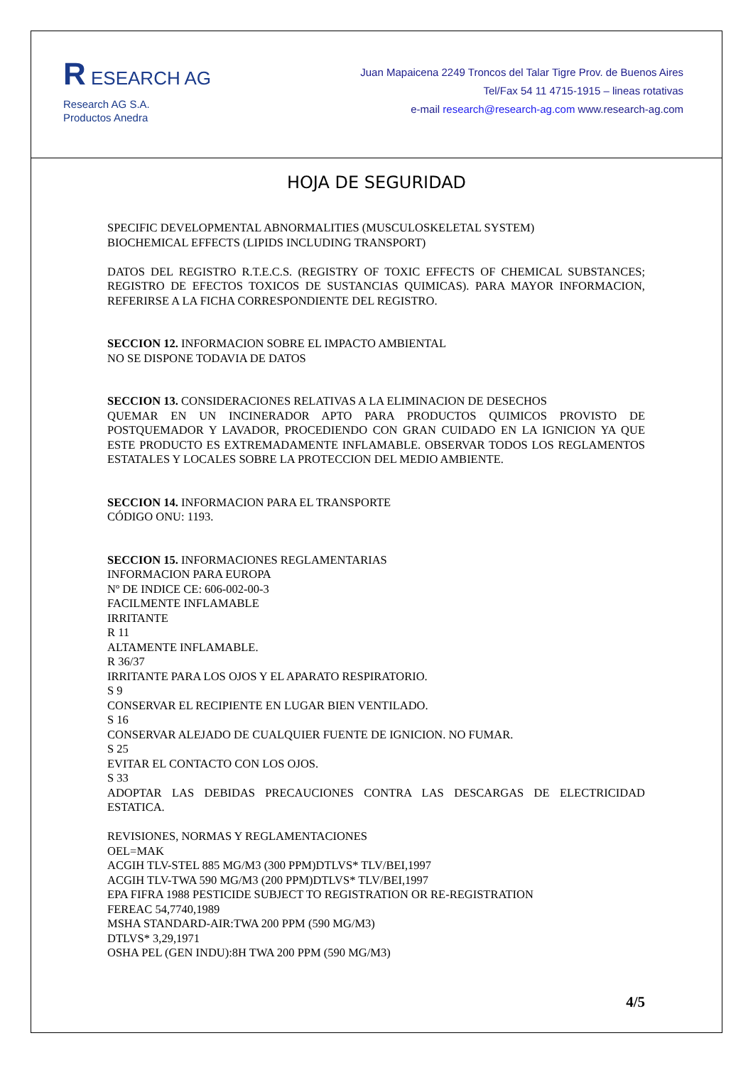R ESEARCH AG
Research AG S.A.
Productos Anedra
Juan Mapaicena 2249 Troncos del Talar Tigre Prov. de Buenos Aires
Tel/Fax 54 11 4715-1915 – lineas rotativas
e-mail research@research-ag.com www.research-ag.com
HOJA DE SEGURIDAD
SPECIFIC DEVELOPMENTAL ABNORMALITIES (MUSCULOSKELETAL SYSTEM)
BIOCHEMICAL EFFECTS (LIPIDS INCLUDING TRANSPORT)
DATOS DEL REGISTRO R.T.E.C.S. (REGISTRY OF TOXIC EFFECTS OF CHEMICAL SUBSTANCES; REGISTRO DE EFECTOS TOXICOS DE SUSTANCIAS QUIMICAS). PARA MAYOR INFORMACION, REFERIRSE A LA FICHA CORRESPONDIENTE DEL REGISTRO.
SECCION 12. INFORMACION SOBRE EL IMPACTO AMBIENTAL
NO SE DISPONE TODAVIA DE DATOS
SECCION 13. CONSIDERACIONES RELATIVAS A LA ELIMINACION DE DESECHOS
QUEMAR EN UN INCINERADOR APTO PARA PRODUCTOS QUIMICOS PROVISTO DE POSTQUEMADOR Y LAVADOR, PROCEDIENDO CON GRAN CUIDADO EN LA IGNICION YA QUE ESTE PRODUCTO ES EXTREMADAMENTE INFLAMABLE. OBSERVAR TODOS LOS REGLAMENTOS ESTATALES Y LOCALES SOBRE LA PROTECCION DEL MEDIO AMBIENTE.
SECCION 14. INFORMACION PARA EL TRANSPORTE
CÓDIGO ONU: 1193.
SECCION 15. INFORMACIONES REGLAMENTARIAS
INFORMACION PARA EUROPA
Nº DE INDICE CE: 606-002-00-3
FACILMENTE INFLAMABLE
IRRITANTE
R 11
ALTAMENTE INFLAMABLE.
R 36/37
IRRITANTE PARA LOS OJOS Y EL APARATO RESPIRATORIO.
S 9
CONSERVAR EL RECIPIENTE EN LUGAR BIEN VENTILADO.
S 16
CONSERVAR ALEJADO DE CUALQUIER FUENTE DE IGNICION. NO FUMAR.
S 25
EVITAR EL CONTACTO CON LOS OJOS.
S 33
ADOPTAR LAS DEBIDAS PRECAUCIONES CONTRA LAS DESCARGAS DE ELECTRICIDAD ESTATICA.
REVISIONES, NORMAS Y REGLAMENTACIONES
OEL=MAK
ACGIH TLV-STEL 885 MG/M3 (300 PPM)DTLVS* TLV/BEI,1997
ACGIH TLV-TWA 590 MG/M3 (200 PPM)DTLVS* TLV/BEI,1997
EPA FIFRA 1988 PESTICIDE SUBJECT TO REGISTRATION OR RE-REGISTRATION
FEREAC 54,7740,1989
MSHA STANDARD-AIR:TWA 200 PPM (590 MG/M3)
DTLVS* 3,29,1971
OSHA PEL (GEN INDU):8H TWA 200 PPM (590 MG/M3)
4/5